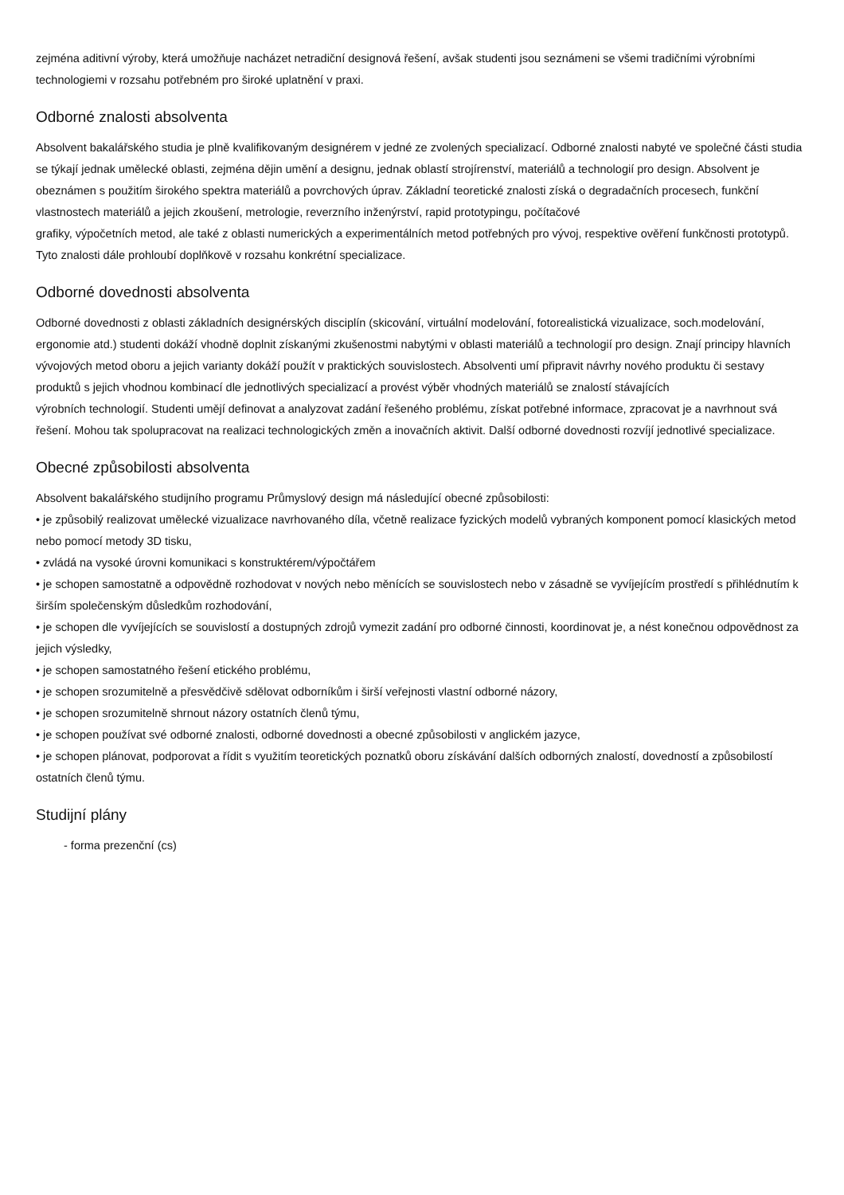zejména aditivní výroby, která umožňuje nacházet netradiční designová řešení, avšak studenti jsou seznámeni se všemi tradičními výrobními technologiemi v rozsahu potřebném pro široké uplatnění v praxi.
Odborné znalosti absolventa
Absolvent bakalářského studia je plně kvalifikovaným designérem v jedné ze zvolených specializací. Odborné znalosti nabyté ve společné části studia se týkají jednak umělecké oblasti, zejména dějin umění a designu, jednak oblastí strojírenství, materiálů a technologií pro design. Absolvent je obeznámen s použitím širokého spektra materiálů a povrchových úprav. Základní teoretické znalosti získá o degradačních procesech, funkční vlastnostech materiálů a jejich zkoušení, metrologie, reverzního inženýrství, rapid prototypingu, počítačové
grafiky, výpočetních metod, ale také z oblasti numerických a experimentálních metod potřebných pro vývoj, respektive ověření funkčnosti prototypů. Tyto znalosti dále prohloubí doplňkově v rozsahu konkrétní specializace.
Odborné dovednosti absolventa
Odborné dovednosti z oblasti základních designérských disciplín (skicování, virtuální modelování, fotorealistická vizualizace, soch.modelování, ergonomie atd.) studenti dokáží vhodně doplnit získanými zkušenostmi nabytými v oblasti materiálů a technologií pro design. Znají principy hlavních vývojových metod oboru a jejich varianty dokáží použít v praktických souvislostech. Absolventi umí připravit návrhy nového produktu či sestavy produktů s jejich vhodnou kombinací dle jednotlivých specializací a provést výběr vhodných materiálů se znalostí stávajících
výrobních technologií. Studenti umějí definovat a analyzovat zadání řešeného problému, získat potřebné informace, zpracovat je a navrhnout svá řešení. Mohou tak spolupracovat na realizaci technologických změn a inovačních aktivit. Další odborné dovednosti rozvíjí jednotlivé specializace.
Obecné způsobilosti absolventa
Absolvent bakalářského studijního programu Průmyslový design má následující obecné způsobilosti:
• je způsobilý realizovat umělecké vizualizace navrhovaného díla, včetně realizace fyzických modelů vybraných komponent pomocí klasických metod nebo pomocí metody 3D tisku,
• zvládá na vysoké úrovni komunikaci s konstruktérem/výpočtářem
• je schopen samostatně a odpovědně rozhodovat v nových nebo měnících se souvislostech nebo v zásadně se vyvíjejícím prostředí s přihlédnutím k širším společenským důsledkům rozhodování,
• je schopen dle vyvíjejících se souvislostí a dostupných zdrojů vymezit zadání pro odborné činnosti, koordinovat je, a nést konečnou odpovědnost za jejich výsledky,
• je schopen samostatného řešení etického problému,
• je schopen srozumitelně a přesvědčivě sdělovat odborníkům i širší veřejnosti vlastní odborné názory,
• je schopen srozumitelně shrnout názory ostatních členů týmu,
• je schopen používat své odborné znalosti, odborné dovednosti a obecné způsobilosti v anglickém jazyce,
• je schopen plánovat, podporovat a řídit s využitím teoretických poznatků oboru získávání dalších odborných znalostí, dovedností a způsobilostí ostatních členů týmu.
Studijní plány
- forma prezenční (cs)